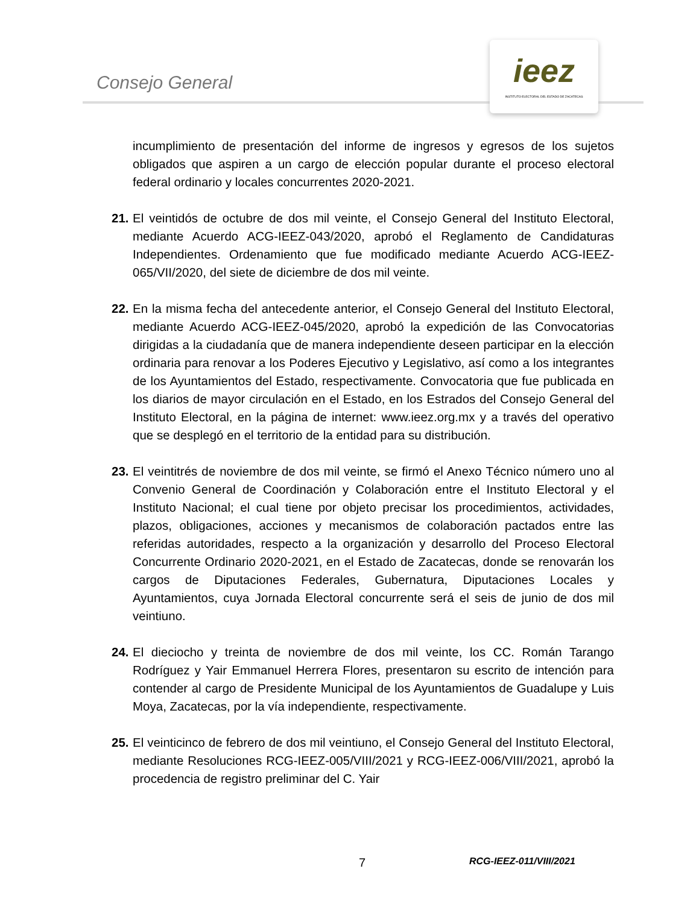Consejo General
ieez
INSTITUTO ELECTORAL DEL ESTADO DE ZACATECAS
incumplimiento de presentación del informe de ingresos y egresos de los sujetos obligados que aspiren a un cargo de elección popular durante el proceso electoral federal ordinario y locales concurrentes 2020-2021.
21.
El veintidós de octubre de dos mil veinte, el Consejo General del Instituto Electoral, mediante Acuerdo ACG-IEEZ-043/2020, aprobó el Reglamento de Candidaturas Independientes. Ordenamiento que fue modificado mediante Acuerdo ACG-IEEZ-065/VII/2020, del siete de diciembre de dos mil veinte.
22.
En la misma fecha del antecedente anterior, el Consejo General del Instituto Electoral, mediante Acuerdo ACG-IEEZ-045/2020, aprobó la expedición de las Convocatorias dirigidas a la ciudadanía que de manera independiente deseen participar en la elección ordinaria para renovar a los Poderes Ejecutivo y Legislativo, así como a los integrantes de los Ayuntamientos del Estado, respectivamente. Convocatoria que fue publicada en los diarios de mayor circulación en el Estado, en los Estrados del Consejo General del Instituto Electoral, en la página de internet: www.ieez.org.mx y a través del operativo que se desplegó en el territorio de la entidad para su distribución.
23.
El veintitrés de noviembre de dos mil veinte, se firmó el Anexo Técnico número uno al Convenio General de Coordinación y Colaboración entre el Instituto Electoral y el Instituto Nacional; el cual tiene por objeto precisar los procedimientos, actividades, plazos, obligaciones, acciones y mecanismos de colaboración pactados entre las referidas autoridades, respecto a la organización y desarrollo del Proceso Electoral Concurrente Ordinario 2020-2021, en el Estado de Zacatecas, donde se renovarán los cargos de Diputaciones Federales, Gubernatura, Diputaciones Locales y Ayuntamientos, cuya Jornada Electoral concurrente será el seis de junio de dos mil veintiuno.
24.
El dieciocho y treinta de noviembre de dos mil veinte, los CC. Román Tarango Rodríguez y Yair Emmanuel Herrera Flores, presentaron su escrito de intención para contender al cargo de Presidente Municipal de los Ayuntamientos de Guadalupe y Luis Moya, Zacatecas, por la vía independiente, respectivamente.
25.
El veinticinco de febrero de dos mil veintiuno, el Consejo General del Instituto Electoral, mediante Resoluciones RCG-IEEZ-005/VIII/2021 y RCG-IEEZ-006/VIII/2021, aprobó la procedencia de registro preliminar del C. Yair
7 RCG-IEEZ-011/VIII/2021